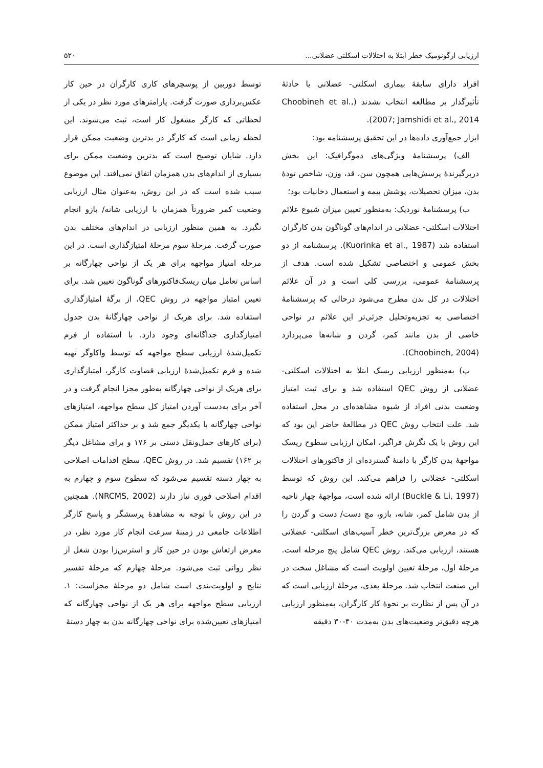ارزیابی ارگونومیک خطر ابتلا به اختلالات اسکلتی عضلانی... ۵۲۰
افراد دارای سابقهٔ بیماری اسکلتی- عضلانی یا حادثهٔ تأثیرگذار بر مطالعه انتخاب نشدند (Choobineh et al., 2007; Jamshidi et al., 2014).
ابزار جمع‌آوری داده‌ها در این تحقیق پرسشنامه بود:
الف) پرسشنامهٔ ویژگی‌های دموگرافیک: این بخش دربرگیرندهٔ پرسش‌هایی همچون سن، قد، وزن، شاخص تودهٔ بدن، میزان تحصیلات، پوشش بیمه و استعمال دخانیات بود؛
ب) پرسشنامهٔ نوردیک: به‌منظور تعیین میزان شیوع علائم اختلالات اسکلتی- عضلانی در اندام‌های گوناگون بدن کارگران استفاده شد (Kuorinka et al., 1987). پرسشنامه از دو بخش عمومی و اختصاصی تشکیل شده است. هدف از پرسشنامهٔ عمومی، بررسی کلی است و در آن علائم اختلالات در کل بدن مطرح می‌شود درحالی که پرسشنامهٔ اختصاصی به تجزیه‌وتحلیل جزئی‌تر این علائم در نواحی خاصی از بدن مانند کمر، گردن و شانه‌ها می‌پردازد (Choobineh, 2004).
پ) به‌منظور ارزیابی ریسک ابتلا به اختلالات اسکلتی- عضلانی از روش QEC استفاده شد و برای ثبت امتیاز وضعیت بدنی افراد از شیوه مشاهده‌ای در محل استفاده شد. علت انتخاب روش QEC در مطالعهٔ حاضر این بود که این روش با یک نگرش فراگیر، امکان ارزیابی سطوح ریسک مواجههٔ بدن کارگر با دامنهٔ گسترده‌ای از فاکتورهای اختلالات اسکلتی- عضلانی را فراهم می‌کند. این روش که توسط (Buckle & Li, 1997) ارائه شده است، مواجههٔ چهار ناحیه از بدن شامل کمر، شانه، بازو، مچ دست/ دست و گردن را که در معرض بزرگ‌ترین خطر آسیب‌های اسکلتی- عضلانی هستند، ارزیابی می‌کند. روش QEC شامل پنج مرحله است. مرحلهٔ اول، مرحلهٔ تعیین اولویت است که مشاغل سخت در این صنعت انتخاب شد. مرحلهٔ بعدی، مرحلهٔ ارزیابی است که در آن پس از نظارت بر نحوهٔ کار کارگران، به‌منظور ارزیابی هرچه دقیق‌تر وضعیت‌های بدن به‌مدت ۴۰-۳۰ دقیقه
توسط دوربین از پوسچرهای کاری کارگران در حین کار عکس‌برداری صورت گرفت. پارامترهای مورد نظر در یکی از لحظاتی که کارگر مشغول کار است، ثبت می‌شوند. این لحظه زمانی است که کارگر در بدترین وضعیت ممکن قرار دارد. شایان توضیح است که بدترین وضعیت ممکن برای بسیاری از اندام‌های بدن همزمان اتفاق نمی‌افتد. این موضوع سبب شده است که در این روش، به‌عنوان مثال ارزیابی وضعیت کمر ضرورتاً همزمان با ارزیابی شانه/ بازو انجام نگیرد. به همین منظور ارزیابی در اندام‌های مختلف بدن صورت گرفت. مرحلهٔ سوم مرحلهٔ امتیازگذاری است. در این مرحله امتیاز مواجهه برای هر یک از نواحی چهارگانه بر اساس تعامل میان ریسک‌فاکتورهای گوناگون تعیین شد. برای تعیین امتیاز مواجهه در روش QEC، از برگهٔ امتیازگذاری استفاده شد. برای هریک از نواحی چهارگانهٔ بدن جدول امتیازگذاری جداگانه‌ای وجود دارد. با استفاده از فرم تکمیل‌شدهٔ ارزیابی سطح مواجهه که توسط واکاوگر تهیه شده و فرم تکمیل‌شدهٔ ارزیابی قضاوت کارگر، امتیازگذاری برای هریک از نواحی چهارگانه به‌طور مجزا انجام گرفت و در آخر برای به‌دست آوردن امتیاز کل سطح مواجهه، امتیازهای نواحی چهارگانه با یکدیگر جمع شد و بر حداکثر امتیاز ممکن (برای کارهای حمل‌ونقل دستی بر ۱۷۶ و برای مشاغل دیگر بر ۱۶۲) تقسیم شد. در روش QEC، سطح اقدامات اصلاحی به چهار دسته تقسیم می‌شود که سطوح سوم و چهارم به اقدام اصلاحی فوری نیاز دارند (NRCMS, 2002). همچنین در این روش با توجه به مشاهدهٔ پرسشگر و پاسخ کارگر اطلاعات جامعی در زمینهٔ سرعت انجام کار مورد نظر، در معرض ارتعاش بودن در حین کار و استرس‌زا بودن شغل از نظر روانی ثبت می‌شود. مرحلهٔ چهارم که مرحلهٔ تفسیر نتایج و اولویت‌بندی است شامل دو مرحلهٔ مجزاست: ۱. ارزیابی سطح مواجهه برای هر یک از نواحی چهارگانه که امتیازهای تعیین‌شده برای نواحی چهارگانه بدن به چهار دستهٔ